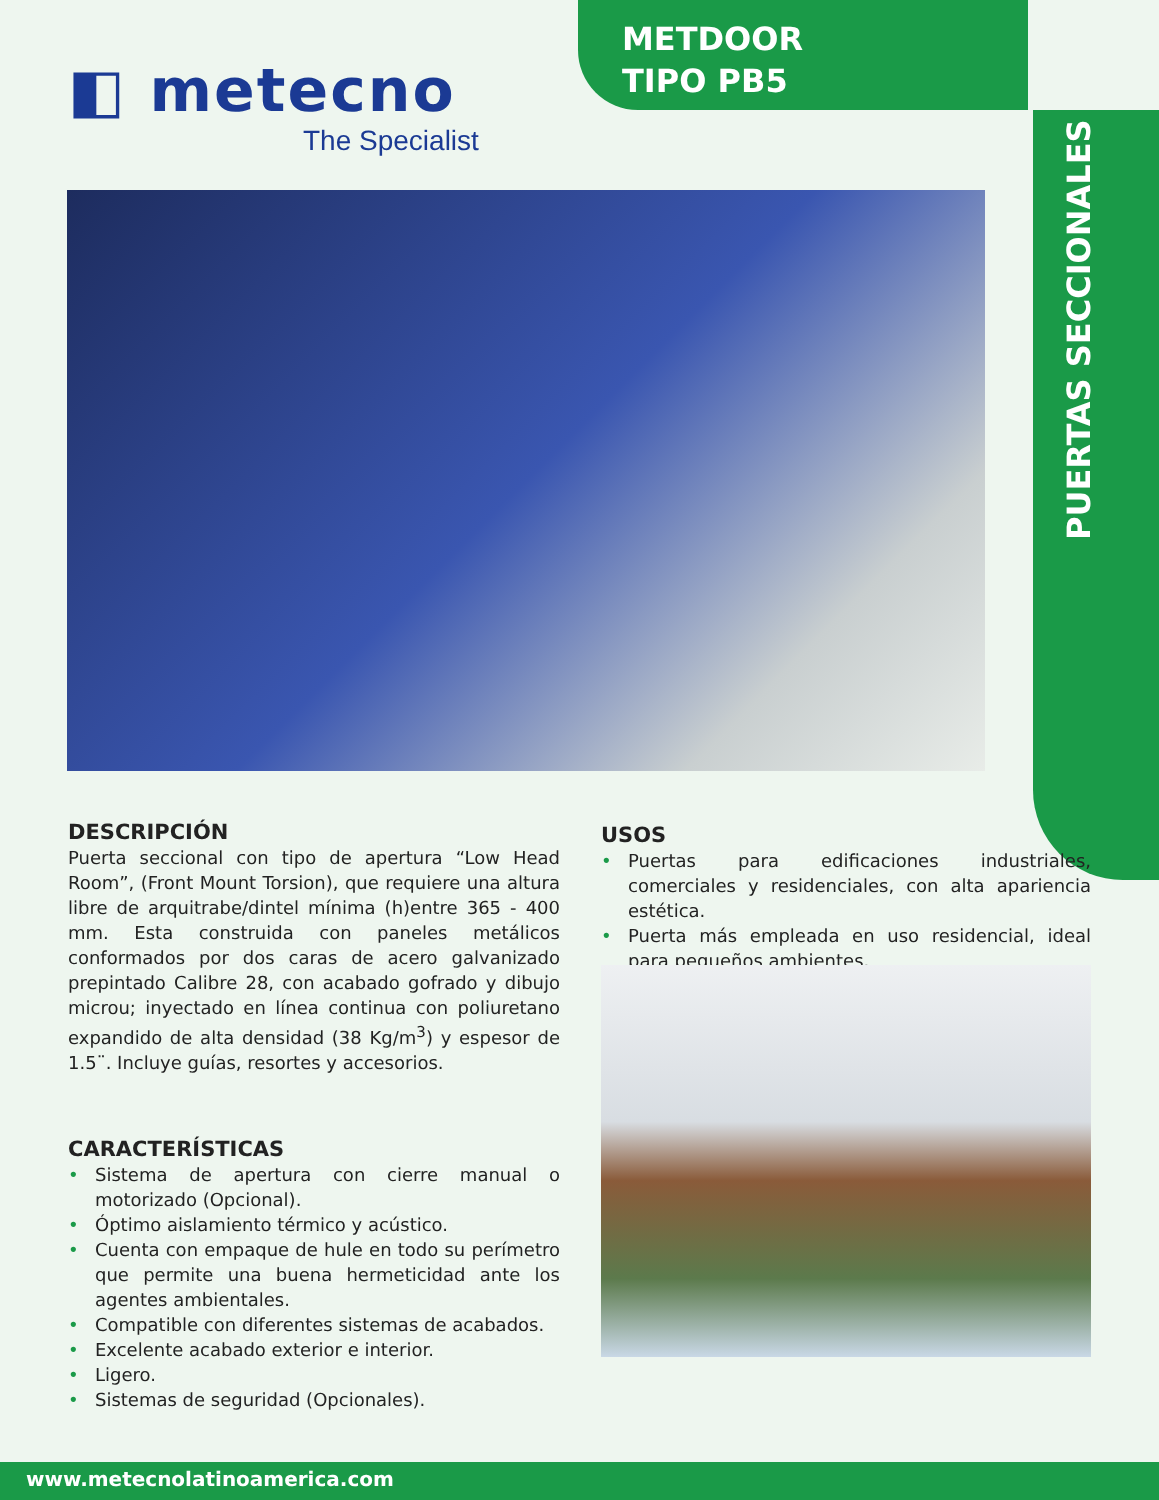◧ metecno
The Specialist
METDOOR
TIPO PB5
PUERTAS SECCIONALES
DESCRIPCIÓN
Puerta seccional con tipo de apertura “Low Head Room”, (Front Mount Torsion), que requiere una altura libre de arquitrabe/dintel mínima (h)entre 365 - 400 mm. Esta construida con paneles metálicos conformados por dos caras de acero galvanizado prepintado Calibre 28, con acabado gofrado y dibujo microu; inyectado en línea continua con poliuretano expandido de alta densidad (38 Kg/m<sup>3</sup>) y espesor de 1.5¨. Incluye guías, resortes y accesorios.
CARACTERÍSTICAS
• Sistema de apertura con cierre manual o motorizado (Opcional).
• Óptimo aislamiento térmico y acústico.
• Cuenta con empaque de hule en todo su perímetro que permite una buena hermeticidad ante los agentes ambientales.
• Compatible con diferentes sistemas de acabados.
• Excelente acabado exterior e interior.
• Ligero.
• Sistemas de seguridad (Opcionales).
USOS
• Puertas para edificaciones industriales, comerciales y residenciales, con alta apariencia estética.
• Puerta más empleada en uso residencial, ideal para pequeños ambientes.
www.metecnolatinoamerica.com